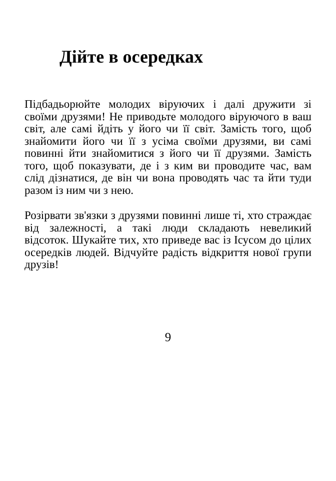Дійте в осередках
Підбадьорюйте молодих віруючих і далі дружити зі своїми друзями! Не приводьте молодого віруючого в ваш світ, але самі йдіть у його чи її світ. Замість того, щоб знайомити його чи її з усіма своїми друзями, ви самі повинні йти знайомитися з його чи її друзями. Замість того, щоб показувати, де і з ким ви проводите час, вам слід дізнатися, де він чи вона проводять час та йти туди разом із ним чи з нею.
Розірвати зв'язки з друзями повинні лише ті, хто страждає від залежності, а такі люди складають невеликий відсоток. Шукайте тих, хто приведе вас із Ісусом до цілих осередків людей. Відчуйте радість відкриття нової групи друзів!
9